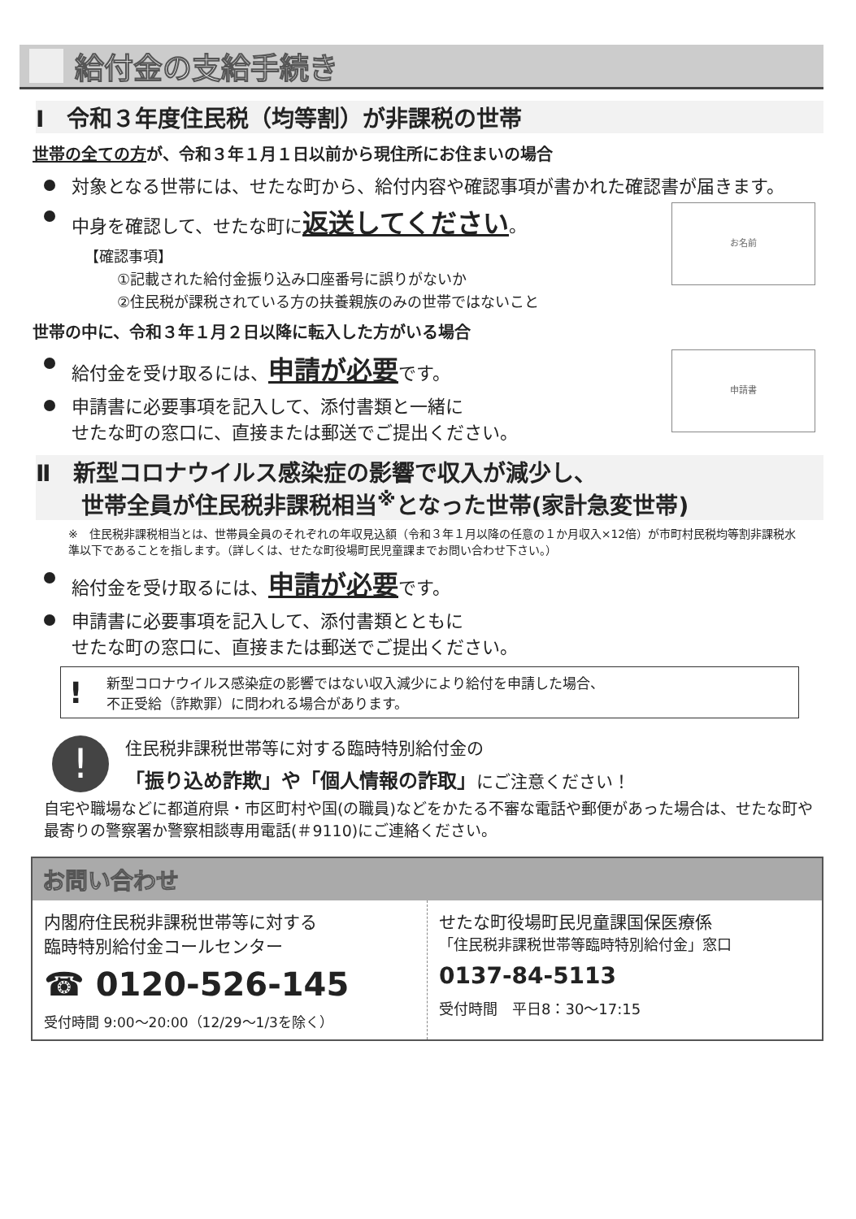給付金の支給手続き
Ⅰ　令和３年度住民税（均等割）が非課税の世帯
世帯の全ての方が、令和３年１月１日以前から現住所にお住まいの場合
対象となる世帯には、せたな町から、給付内容や確認事項が書かれた確認書が届きます。
お名前
中身を確認して、せたな町に返送してください。
【確認事項】
①記載された給付金振り込み口座番号に誤りがないか
②住民税が課税されている方の扶養親族のみの世帯ではないこと
世帯の中に、令和３年１月２日以降に転入した方がいる場合
申請書
給付金を受け取るには、申請が必要です。
申請書に必要事項を記入して、添付書類と一緒に
せたな町の窓口に、直接または郵送でご提出ください。
Ⅱ　新型コロナウイルス感染症の影響で収入が減少し、
　　世帯全員が住民税非課税相当<sup>※</sup>となった世帯(家計急変世帯)
※　住民税非課税相当とは、世帯員全員のそれぞれの年収見込額（令和３年１月以降の任意の１か月収入×12倍）が市町村民税均等割非課税水準以下であることを指します。（詳しくは、せたな町役場町民児童課までお問い合わせ下さい。）
給付金を受け取るには、申請が必要です。
申請書に必要事項を記入して、添付書類とともに
せたな町の窓口に、直接または郵送でご提出ください。
!
新型コロナウイルス感染症の影響ではない収入減少により給付を申請した場合、
不正受給（詐欺罪）に問われる場合があります。
!
住民税非課税世帯等に対する臨時特別給付金の
「振り込め詐欺」や「個人情報の詐取」にご注意ください！
自宅や職場などに都道府県・市区町村や国(の職員)などをかたる不審な電話や郵便があった場合は、せたな町や最寄りの警察署か警察相談専用電話(＃9110)にご連絡ください。
お問い合わせ
内閣府住民税非課税世帯等に対する
臨時特別給付金コールセンター
☎ 0120-526-145
受付時間 9:00～20:00（12/29～1/3を除く）
せたな町役場町民児童課国保医療係
「住民税非課税世帯等臨時特別給付金」窓口
0137-84-5113
受付時間　平日8：30～17:15